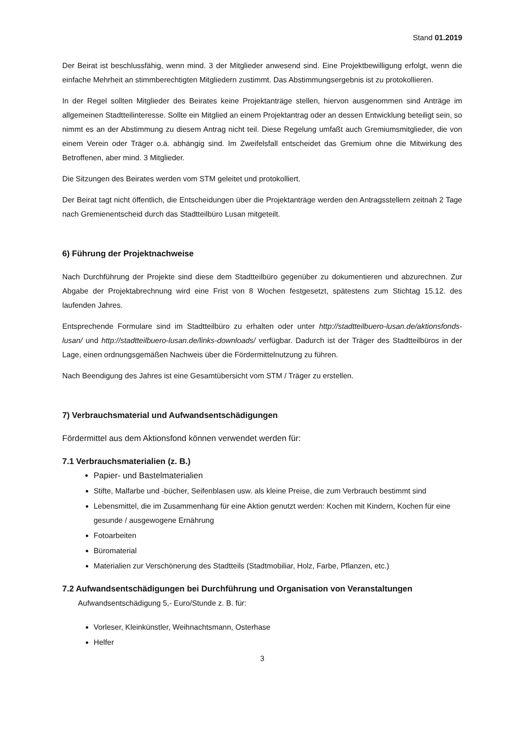Stand 01.2019
Der Beirat ist beschlussfähig, wenn mind. 3 der Mitglieder anwesend sind. Eine Projektbewilligung erfolgt, wenn die einfache Mehrheit an stimmberechtigten Mitgliedern zustimmt. Das Abstimmungsergebnis ist zu protokollieren.
In der Regel sollten Mitglieder des Beirates keine Projektanträge stellen, hiervon ausgenommen sind Anträge im allgemeinen Stadtteilinteresse. Sollte ein Mitglied an einem Projektantrag oder an dessen Entwicklung beteiligt sein, so nimmt es an der Abstimmung zu diesem Antrag nicht teil. Diese Regelung umfaßt auch Gremiumsmitglieder, die von einem Verein oder Träger o.ä. abhängig sind. Im Zweifelsfall entscheidet das Gremium ohne die Mitwirkung des Betroffenen, aber mind. 3 Mitglieder.
Die Sitzungen des Beirates werden vom STM geleitet und protokolliert.
Der Beirat tagt nicht öffentlich, die Entscheidungen über die Projektanträge werden den Antragsstellern zeitnah 2 Tage nach Gremienentscheid durch das Stadtteilbüro Lusan mitgeteilt.
6) Führung der Projektnachweise
Nach Durchführung der Projekte sind diese dem Stadtteilbüro gegenüber zu dokumentieren und abzurechnen. Zur Abgabe der Projektabrechnung wird eine Frist von 8 Wochen festgesetzt, spätestens zum Stichtag 15.12. des laufenden Jahres.
Entsprechende Formulare sind im Stadtteilbüro zu erhalten oder unter http://stadtteilbuero-lusan.de/aktionsfonds-lusan/ und http://stadtteilbuero-lusan.de/links-downloads/ verfügbar. Dadurch ist der Träger des Stadtteilbüros in der Lage, einen ordnungsgemäßen Nachweis über die Fördermittelnutzung zu führen.
Nach Beendigung des Jahres ist eine Gesamtübersicht vom STM / Träger zu erstellen.
7) Verbrauchsmaterial und Aufwandsentschädigungen
Fördermittel aus dem Aktionsfond können verwendet werden für:
7.1 Verbrauchsmaterialien (z. B.)
Papier- und Bastelmaterialien
Stifte, Malfarbe und -bücher, Seifenblasen usw. als kleine Preise, die zum Verbrauch bestimmt sind
Lebensmittel, die im Zusammenhang für eine Aktion genutzt werden: Kochen mit Kindern, Kochen für eine gesunde / ausgewogene Ernährung
Fotoarbeiten
Büromaterial
Materialien zur Verschönerung des Stadtteils (Stadtmobiliar, Holz, Farbe, Pflanzen, etc.)
7.2 Aufwandsentschädigungen bei Durchführung und Organisation von Veranstaltungen
Aufwandsentschädigung 5,- Euro/Stunde z. B. für:
Vorleser, Kleinkünstler, Weihnachtsmann, Osterhase
Helfer
3